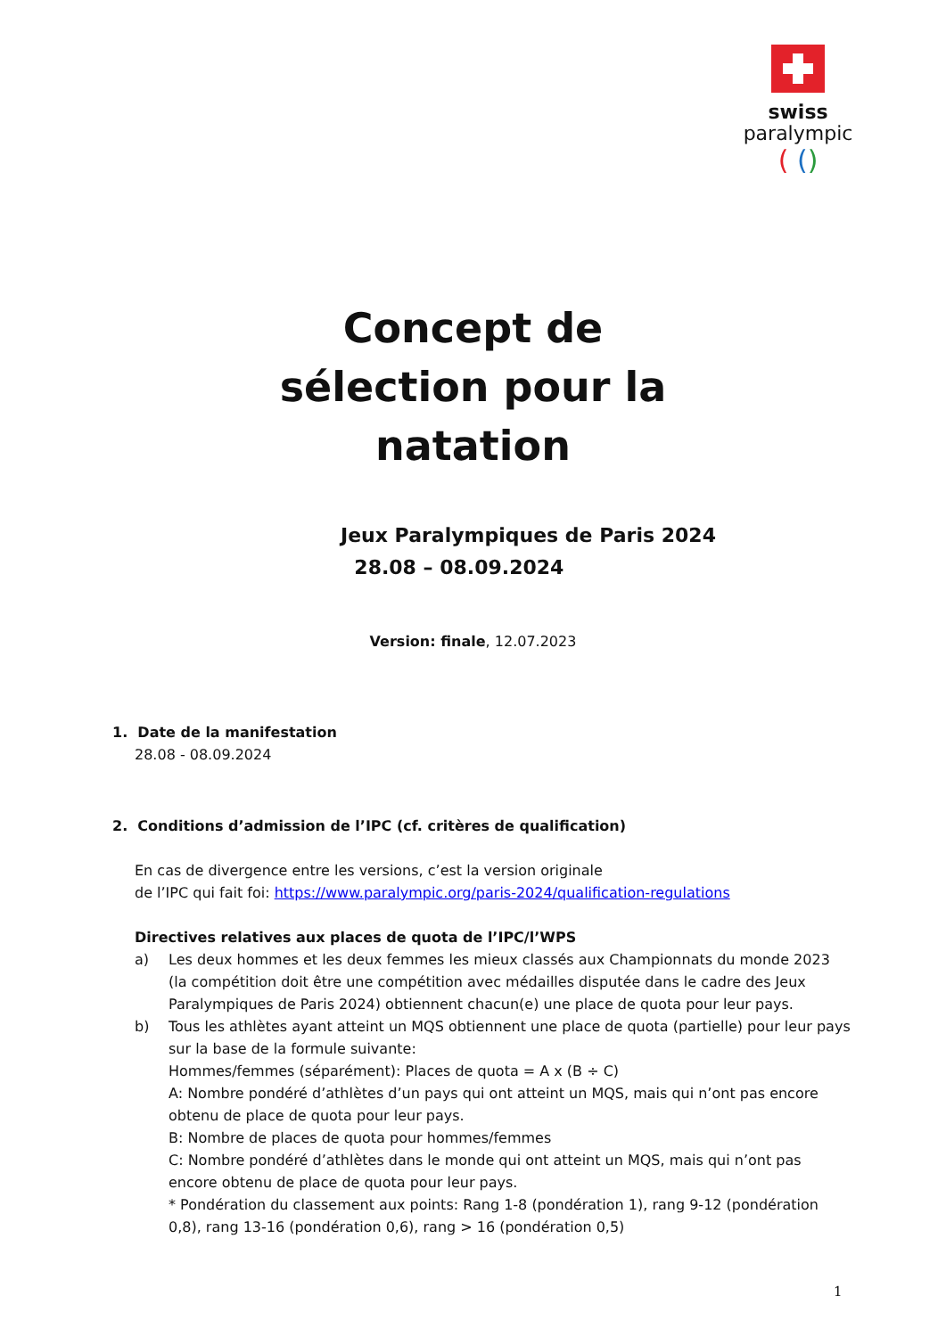swiss
paralympic
( ()
Concept de
sélection pour la
natation
Jeux Paralympiques de Paris 2024
28.08 – 08.09.2024
Version: finale, 12.07.2023
1. Date de la manifestation
28.08 - 08.09.2024
2. Conditions d’admission de l’IPC (cf. critères de qualification)
En cas de divergence entre les versions, c’est la version originale
de l’IPC qui fait foi: https://www.paralympic.org/paris-2024/qualification-regulations
Directives relatives aux places de quota de l’IPC/l’WPS
a) Les deux hommes et les deux femmes les mieux classés aux Championnats du monde 2023 (la compétition doit être une compétition avec médailles disputée dans le cadre des Jeux Paralympiques de Paris 2024) obtiennent chacun(e) une place de quota pour leur pays.
b) Tous les athlètes ayant atteint un MQS obtiennent une place de quota (partielle) pour leur pays sur la base de la formule suivante:
Hommes/femmes (séparément): Places de quota = A x (B ÷ C)
A: Nombre pondéré d’athlètes d’un pays qui ont atteint un MQS, mais qui n’ont pas encore obtenu de place de quota pour leur pays.
B: Nombre de places de quota pour hommes/femmes
C: Nombre pondéré d’athlètes dans le monde qui ont atteint un MQS, mais qui n’ont pas encore obtenu de place de quota pour leur pays.
* Pondération du classement aux points: Rang 1-8 (pondération 1), rang 9-12 (pondération 0,8), rang 13-16 (pondération 0,6), rang > 16 (pondération 0,5)
1